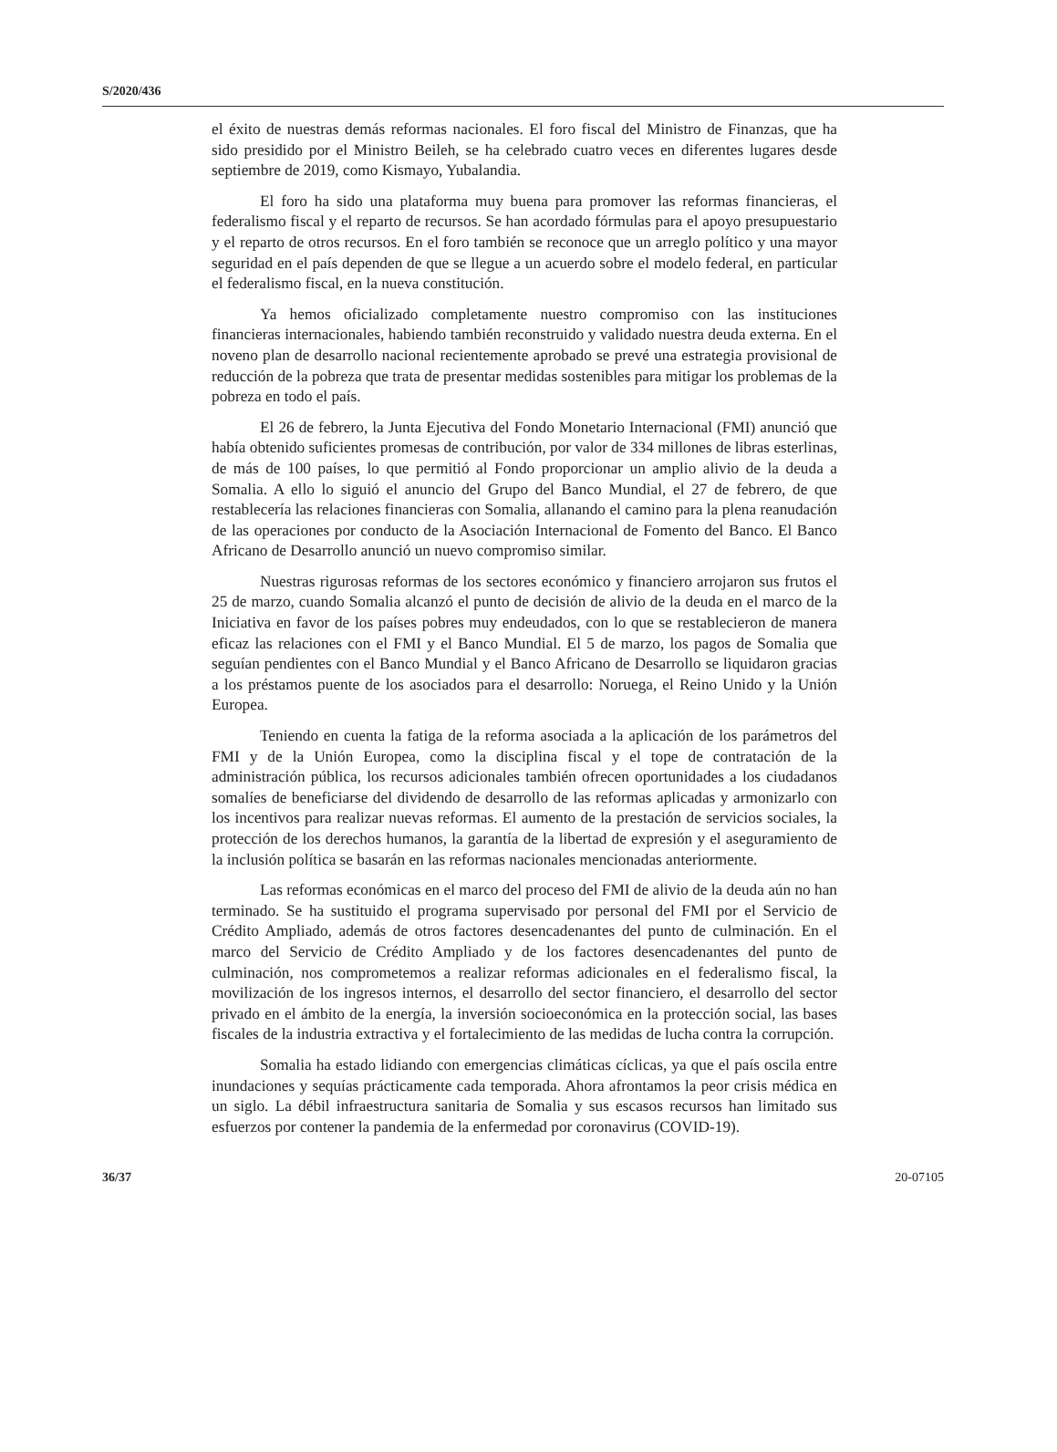S/2020/436
el éxito de nuestras demás reformas nacionales. El foro fiscal del Ministro de Finanzas, que ha sido presidido por el Ministro Beileh, se ha celebrado cuatro veces en diferentes lugares desde septiembre de 2019, como Kismayo, Yubalandia.
El foro ha sido una plataforma muy buena para promover las reformas financieras, el federalismo fiscal y el reparto de recursos. Se han acordado fórmulas para el apoyo presupuestario y el reparto de otros recursos. En el foro también se reconoce que un arreglo político y una mayor seguridad en el país dependen de que se llegue a un acuerdo sobre el modelo federal, en particular el federalismo fiscal, en la nueva constitución.
Ya hemos oficializado completamente nuestro compromiso con las instituciones financieras internacionales, habiendo también reconstruido y validado nuestra deuda externa. En el noveno plan de desarrollo nacional recientemente aprobado se prevé una estrategia provisional de reducción de la pobreza que trata de presentar medidas sostenibles para mitigar los problemas de la pobreza en todo el país.
El 26 de febrero, la Junta Ejecutiva del Fondo Monetario Internacional (FMI) anunció que había obtenido suficientes promesas de contribución, por valor de 334 millones de libras esterlinas, de más de 100 países, lo que permitió al Fondo proporcionar un amplio alivio de la deuda a Somalia. A ello lo siguió el anuncio del Grupo del Banco Mundial, el 27 de febrero, de que restablecería las relaciones financieras con Somalia, allanando el camino para la plena reanudación de las operaciones por conducto de la Asociación Internacional de Fomento del Banco. El Banco Africano de Desarrollo anunció un nuevo compromiso similar.
Nuestras rigurosas reformas de los sectores económico y financiero arrojaron sus frutos el 25 de marzo, cuando Somalia alcanzó el punto de decisión de alivio de la deuda en el marco de la Iniciativa en favor de los países pobres muy endeudados, con lo que se restablecieron de manera eficaz las relaciones con el FMI y el Banco Mundial. El 5 de marzo, los pagos de Somalia que seguían pendientes con el Banco Mundial y el Banco Africano de Desarrollo se liquidaron gracias a los préstamos puente de los asociados para el desarrollo: Noruega, el Reino Unido y la Unión Europea.
Teniendo en cuenta la fatiga de la reforma asociada a la aplicación de los parámetros del FMI y de la Unión Europea, como la disciplina fiscal y el tope de contratación de la administración pública, los recursos adicionales también ofrecen oportunidades a los ciudadanos somalíes de beneficiarse del dividendo de desarrollo de las reformas aplicadas y armonizarlo con los incentivos para realizar nuevas reformas. El aumento de la prestación de servicios sociales, la protección de los derechos humanos, la garantía de la libertad de expresión y el aseguramiento de la inclusión política se basarán en las reformas nacionales mencionadas anteriormente.
Las reformas económicas en el marco del proceso del FMI de alivio de la deuda aún no han terminado. Se ha sustituido el programa supervisado por personal del FMI por el Servicio de Crédito Ampliado, además de otros factores desencadenantes del punto de culminación. En el marco del Servicio de Crédito Ampliado y de los factores desencadenantes del punto de culminación, nos comprometemos a realizar reformas adicionales en el federalismo fiscal, la movilización de los ingresos internos, el desarrollo del sector financiero, el desarrollo del sector privado en el ámbito de la energía, la inversión socioeconómica en la protección social, las bases fiscales de la industria extractiva y el fortalecimiento de las medidas de lucha contra la corrupción.
Somalia ha estado lidiando con emergencias climáticas cíclicas, ya que el país oscila entre inundaciones y sequías prácticamente cada temporada. Ahora afrontamos la peor crisis médica en un siglo. La débil infraestructura sanitaria de Somalia y sus escasos recursos han limitado sus esfuerzos por contener la pandemia de la enfermedad por coronavirus (COVID-19).
36/37 20-07105